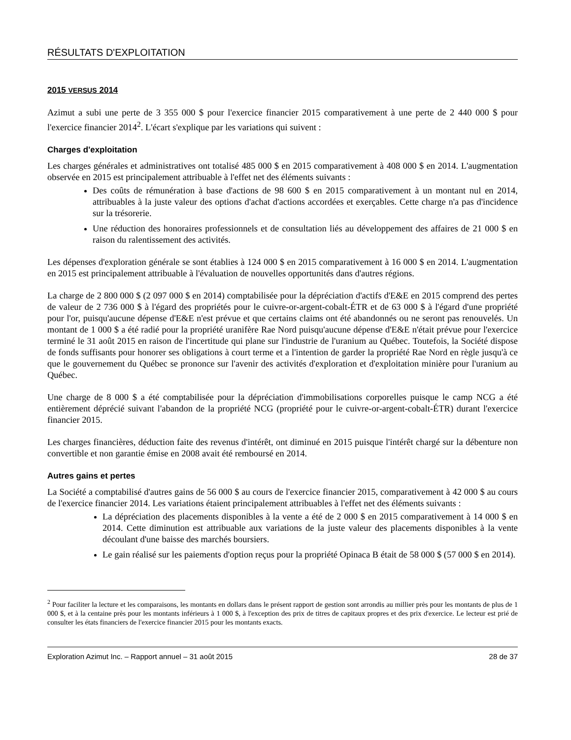RÉSULTATS D'EXPLOITATION
2015 VERSUS 2014
Azimut a subi une perte de 3 355 000 $ pour l'exercice financier 2015 comparativement à une perte de 2 440 000 $ pour l'exercice financier 2014<sup>2</sup>. L'écart s'explique par les variations qui suivent :
Charges d'exploitation
Les charges générales et administratives ont totalisé 485 000 $ en 2015 comparativement à 408 000 $ en 2014. L'augmentation observée en 2015 est principalement attribuable à l'effet net des éléments suivants :
Des coûts de rémunération à base d'actions de 98 600 $ en 2015 comparativement à un montant nul en 2014, attribuables à la juste valeur des options d'achat d'actions accordées et exerçables. Cette charge n'a pas d'incidence sur la trésorerie.
Une réduction des honoraires professionnels et de consultation liés au développement des affaires de 21 000 $ en raison du ralentissement des activités.
Les dépenses d'exploration générale se sont établies à 124 000 $ en 2015 comparativement à 16 000 $ en 2014. L'augmentation en 2015 est principalement attribuable à l'évaluation de nouvelles opportunités dans d'autres régions.
La charge de 2 800 000 $ (2 097 000 $ en 2014) comptabilisée pour la dépréciation d'actifs d'E&E en 2015 comprend des pertes de valeur de 2 736 000 $ à l'égard des propriétés pour le cuivre-or-argent-cobalt-ÉTR et de 63 000 $ à l'égard d'une propriété pour l'or, puisqu'aucune dépense d'E&E n'est prévue et que certains claims ont été abandonnés ou ne seront pas renouvelés. Un montant de 1 000 $ a été radié pour la propriété uranifère Rae Nord puisqu'aucune dépense d'E&E n'était prévue pour l'exercice terminé le 31 août 2015 en raison de l'incertitude qui plane sur l'industrie de l'uranium au Québec. Toutefois, la Société dispose de fonds suffisants pour honorer ses obligations à court terme et a l'intention de garder la propriété Rae Nord en règle jusqu'à ce que le gouvernement du Québec se prononce sur l'avenir des activités d'exploration et d'exploitation minière pour l'uranium au Québec.
Une charge de 8 000 $ a été comptabilisée pour la dépréciation d'immobilisations corporelles puisque le camp NCG a été entièrement déprécié suivant l'abandon de la propriété NCG (propriété pour le cuivre-or-argent-cobalt-ÉTR) durant l'exercice financier 2015.
Les charges financières, déduction faite des revenus d'intérêt, ont diminué en 2015 puisque l'intérêt chargé sur la débenture non convertible et non garantie émise en 2008 avait été remboursé en 2014.
Autres gains et pertes
La Société a comptabilisé d'autres gains de 56 000 $ au cours de l'exercice financier 2015, comparativement à 42 000 $ au cours de l'exercice financier 2014. Les variations étaient principalement attribuables à l'effet net des éléments suivants :
La dépréciation des placements disponibles à la vente a été de 2 000 $ en 2015 comparativement à 14 000 $ en 2014. Cette diminution est attribuable aux variations de la juste valeur des placements disponibles à la vente découlant d'une baisse des marchés boursiers.
Le gain réalisé sur les paiements d'option reçus pour la propriété Opinaca B était de 58 000 $ (57 000 $ en 2014).
<sup>2</sup> Pour faciliter la lecture et les comparaisons, les montants en dollars dans le présent rapport de gestion sont arrondis au millier près pour les montants de plus de 1 000 $, et à la centaine près pour les montants inférieurs à 1 000 $, à l'exception des prix de titres de capitaux propres et des prix d'exercice. Le lecteur est prié de consulter les états financiers de l'exercice financier 2015 pour les montants exacts.
Exploration Azimut Inc. – Rapport annuel – 31 août 2015 28 de 37